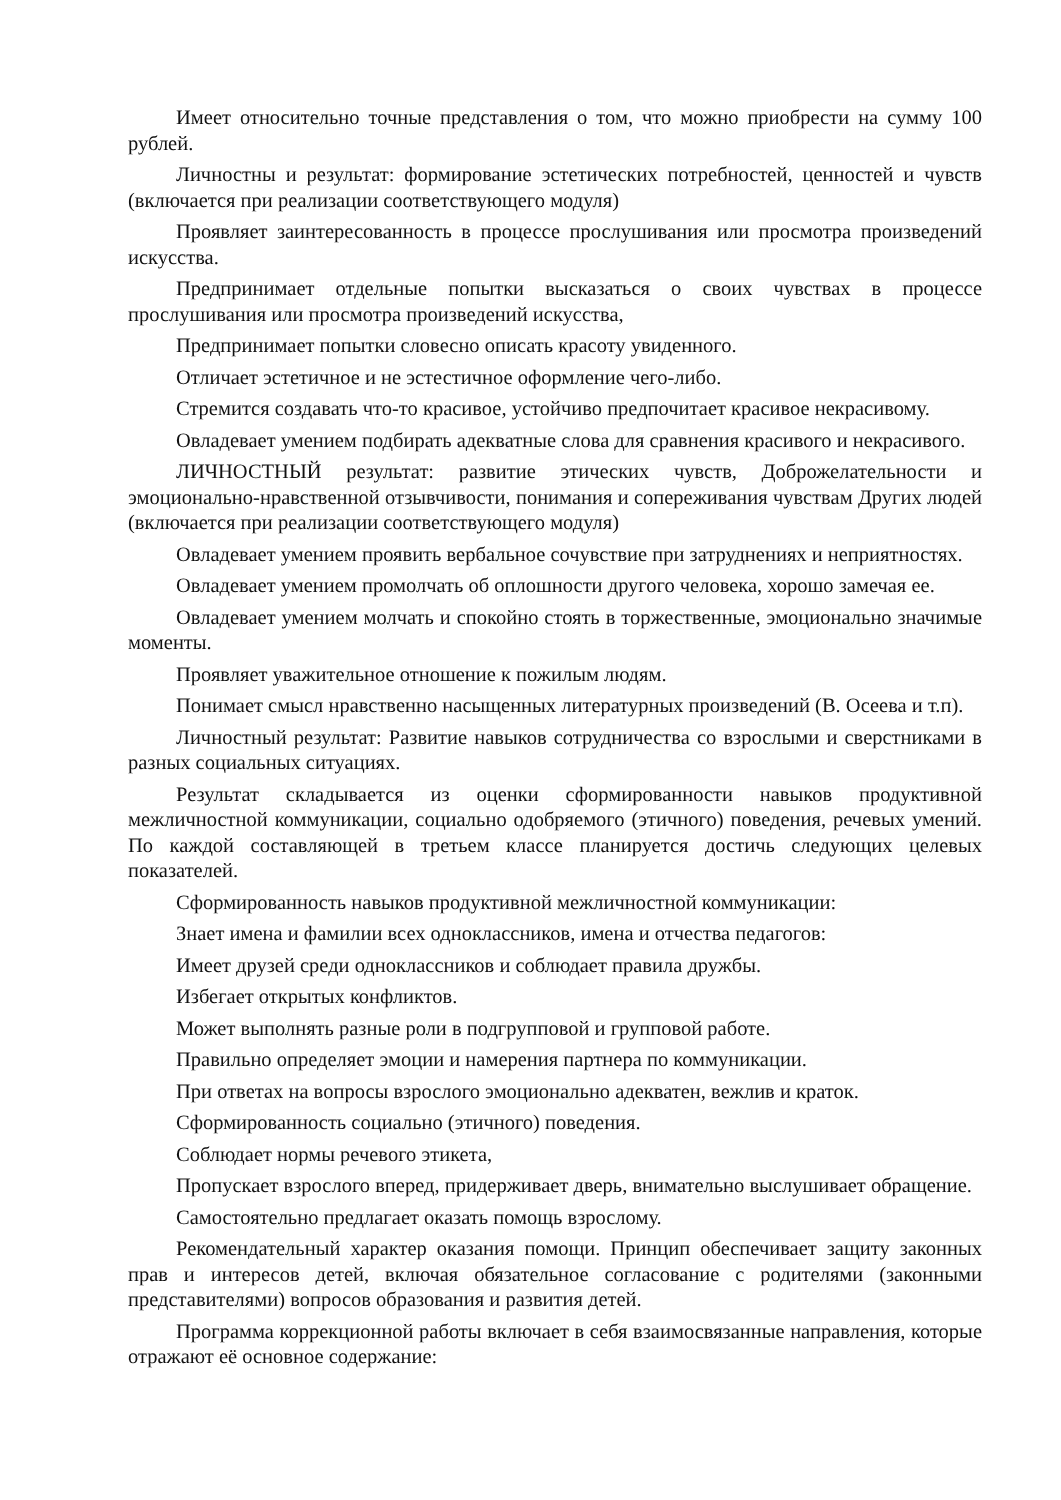Имеет относительно точные представления о том, что можно приобрести на сумму 100 рублей.
Личностны и результат: формирование эстетических потребностей, ценностей и чувств (включается при реализации соответствующего модуля)
Проявляет заинтересованность в процессе прослушивания или просмотра произведений искусства.
Предпринимает отдельные попытки высказаться о своих чувствах в процессе прослушивания или просмотра произведений искусства,
Предпринимает попытки словесно описать красоту увиденного.
Отличает эстетичное и не эстестичное оформление чего-либо.
Стремится создавать что-то красивое, устойчиво предпочитает красивое некрасивому.
Овладевает умением подбирать адекватные слова для сравнения красивого и некрасивого.
ЛИЧНОСТНЫЙ результат: развитие этических чувств, Доброжелательности и эмоционально-нравственной отзывчивости, понимания и сопереживания чувствам Других людей (включается при реализации соответствующего модуля)
Овладевает умением проявить вербальное сочувствие при затруднениях и неприятностях.
Овладевает умением промолчать об оплошности другого человека, хорошо замечая ее.
Овладевает умением молчать и спокойно стоять в торжественные, эмоционально значимые моменты.
Проявляет уважительное отношение к пожилым людям.
Понимает смысл нравственно насыщенных литературных произведений (В. Осеева и т.п).
Личностный результат: Развитие навыков сотрудничества со взрослыми и сверстниками в разных социальных ситуациях.
Результат складывается из оценки сформированности навыков продуктивной межличностной коммуникации, социально одобряемого (этичного) поведения, речевых умений. По каждой составляющей в третьем классе планируется достичь следующих целевых показателей.
Сформированность навыков продуктивной межличностной коммуникации:
Знает имена и фамилии всех одноклассников, имена и отчества педагогов:
Имеет друзей среди одноклассников и соблюдает правила дружбы.
Избегает открытых конфликтов.
Может выполнять разные роли в подгрупповой и групповой работе.
Правильно определяет эмоции и намерения партнера по коммуникации.
При ответах на вопросы взрослого эмоционально адекватен, вежлив и краток.
Сформированность социально (этичного) поведения.
Соблюдает нормы речевого этикета,
Пропускает взрослого вперед, придерживает дверь, внимательно выслушивает обращение.
Самостоятельно предлагает оказать помощь взрослому.
Рекомендательный характер оказания помощи. Принцип обеспечивает защиту законных прав и интересов детей, включая обязательное согласование с родителями (законными представителями) вопросов образования и развития детей.
Программа коррекционной работы включает в себя взаимосвязанные направления, которые отражают её основное содержание: